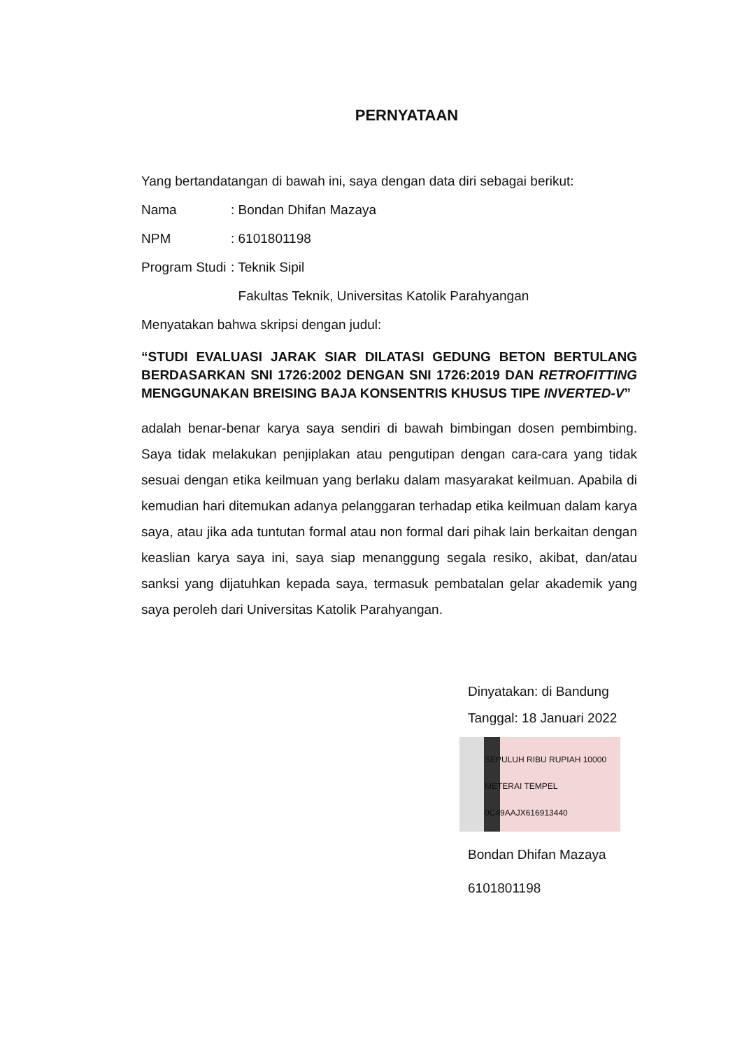PERNYATAAN
Yang bertandatangan di bawah ini, saya dengan data diri sebagai berikut:
Nama: Bondan Dhifan Mazaya
NPM: 6101801198
Program Studi: Teknik Sipil
Fakultas Teknik, Universitas Katolik Parahyangan
Menyatakan bahwa skripsi dengan judul:
“STUDI EVALUASI JARAK SIAR DILATASI GEDUNG BETON BERTULANG BERDASARKAN SNI 1726:2002 DENGAN SNI 1726:2019 DAN RETROFITTING MENGGUNAKAN BREISING BAJA KONSENTRIS KHUSUS TIPE INVERTED-V”
adalah benar-benar karya saya sendiri di bawah bimbingan dosen pembimbing. Saya tidak melakukan penjiplakan atau pengutipan dengan cara-cara yang tidak sesuai dengan etika keilmuan yang berlaku dalam masyarakat keilmuan. Apabila di kemudian hari ditemukan adanya pelanggaran terhadap etika keilmuan dalam karya saya, atau jika ada tuntutan formal atau non formal dari pihak lain berkaitan dengan keaslian karya saya ini, saya siap menanggung segala resiko, akibat, dan/atau sanksi yang dijatuhkan kepada saya, termasuk pembatalan gelar akademik yang saya peroleh dari Universitas Katolik Parahyangan.
Dinyatakan: di Bandung
Tanggal: 18 Januari 2022
SEPULUH RIBU RUPIAH 10000 METERAI TEMPEL 0C49AAJX616913440
Bondan Dhifan Mazaya
6101801198